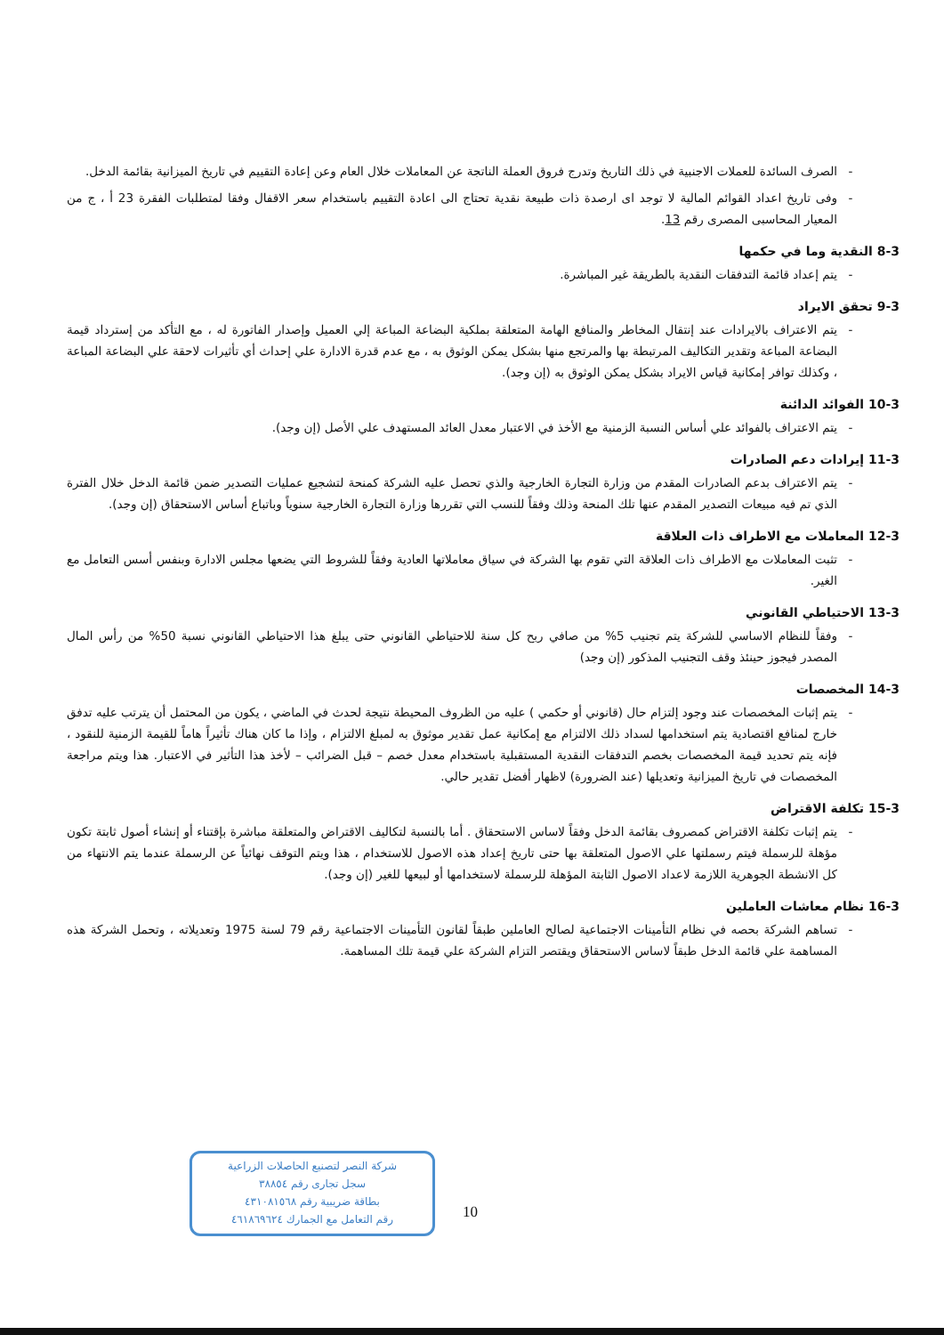- الصرف السائدة للعملات الاجنبية في ذلك التاريخ وتدرج فروق العملة الناتجة عن المعاملات خلال العام وعن إعادة التقييم في تاريخ الميزانية بقائمة الدخل.
- وفى تاريخ اعداد القوائم المالية لا توجد اى ارصدة ذات طبيعة نقدية تحتاج الى اعادة التقييم باستخدام سعر الاقفال وفقا لمتطلبات الفقرة 23 أ ، ج من المعيار المحاسبى المصرى رقم 13.
8-3 النقدية وما في حكمها
- يتم إعداد قائمة التدفقات النقدية بالطريقة غير المباشرة.
9-3 تحقق الايراد
- يتم الاعتراف بالايرادات عند إنتقال المخاطر والمنافع الهامة المتعلقة بملكية البضاعة المباعة إلي العميل وإصدار الفاتورة له ، مع التأكد من إسترداد قيمة البضاعة المباعة وتقدير التكاليف المرتبطة بها والمرتجع منها بشكل يمكن الوثوق به ، مع عدم قدرة الادارة علي إحداث أي تأثيرات لاحقة علي البضاعة المباعة ، وكذلك توافر إمكانية قياس الايراد بشكل يمكن الوثوق به (إن وجد).
10-3 الفوائد الدائنة
- يتم الاعتراف بالفوائد علي أساس النسبة الزمنية مع الأخذ في الاعتبار معدل العائد المستهدف علي الأصل (إن وجد).
11-3 إيرادات دعم الصادرات
- يتم الاعتراف بدعم الصادرات المقدم من وزارة التجارة الخارجية والذي تحصل عليه الشركة كمنحة لتشجيع عمليات التصدير ضمن قائمة الدخل خلال الفترة الذي تم فيه مبيعات التصدير المقدم عنها تلك المنحة وذلك وفقاً للنسب التي تقررها وزارة التجارة الخارجية سنوياً وباتباع أساس الاستحقاق (إن وجد).
12-3 المعاملات مع الاطراف ذات العلاقة
- تثبت المعاملات مع الاطراف ذات العلاقة التي تقوم بها الشركة في سياق معاملاتها العادية وفقاً للشروط التي يضعها مجلس الادارة وبنفس أسس التعامل مع الغير.
13-3 الاحتياطي القانوني
- وفقاً للنظام الاساسي للشركة يتم تجنيب 5% من صافي ربح كل سنة للاحتياطي القانوني حتى يبلغ هذا الاحتياطي القانوني نسبة 50% من رأس المال المصدر فيجوز حينئذ وقف التجنيب المذكور (إن وجد)
14-3 المخصصات
- يتم إثبات المخصصات عند وجود إلتزام حال (قانوني أو حكمي ) عليه من الظروف المحيطة نتيجة لحدث في الماضي ، يكون من المحتمل أن يترتب عليه تدفق خارج لمنافع اقتصادية يتم استخدامها لسداد ذلك الالتزام مع إمكانية عمل تقدير موثوق به لمبلغ الالتزام ، وإذا ما كان هناك تأثيراً هاماً للقيمة الزمنية للنقود ، فإنه يتم تحديد قيمة المخصصات بخصم التدفقات النقدية المستقبلية باستخدام معدل خصم – قبل الضرائب – لأخذ هذا التأثير في الاعتبار. هذا ويتم مراجعة المخصصات في تاريخ الميزانية وتعديلها (عند الضرورة) لاظهار أفضل تقدير حالي.
15-3 تكلفة الاقتراض
- يتم إثبات تكلفة الاقتراض كمصروف بقائمة الدخل وفقاً لاساس الاستحقاق . أما بالنسبة لتكاليف الاقتراض والمتعلقة مباشرة بإقتناء أو إنشاء أصول ثابتة تكون مؤهلة للرسملة فيتم رسملتها علي الاصول المتعلقة بها حتى تاريخ إعداد هذه الاصول للاستخدام ، هذا ويتم التوقف نهائياً عن الرسملة عندما يتم الانتهاء من كل الانشطة الجوهرية اللازمة لاعداد الاصول الثابتة المؤهلة للرسملة لاستخدامها أو لبيعها للغير (إن وجد).
16-3 نظام معاشات العاملين
- تساهم الشركة بحصه في نظام التأمينات الاجتماعية لصالح العاملين طبقاً لقانون التأمينات الاجتماعية رقم 79 لسنة 1975 وتعديلاته ، وتحمل الشركة هذه المساهمة علي قائمة الدخل طبقاً لاساس الاستحقاق ويقتصر التزام الشركة علي قيمة تلك المساهمة.
شركة النصر لتصنيع الحاصلات الزراعية
سجل تجارى رقم ٣٨٨٥٤
بطاقة ضريبية رقم ٤٣١٠٨١٥٦٨
رقم التعامل مع الجمارك ٤٦١٨٦٩٦٢٤
10